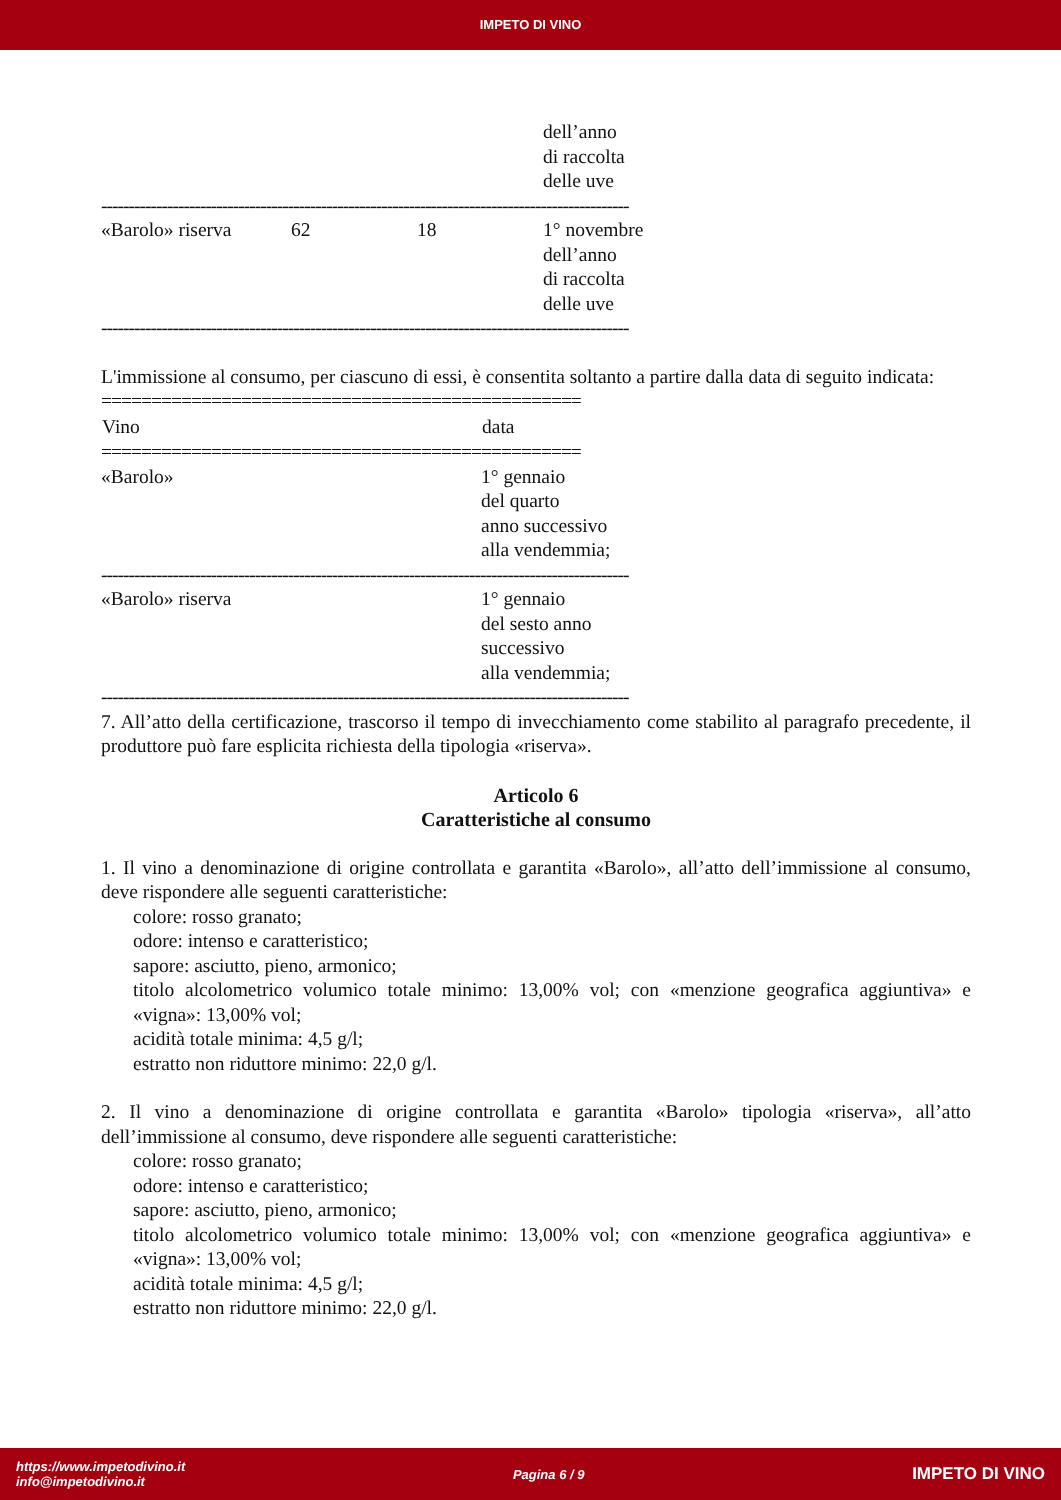IMPETO DI VINO
| | | | dell’anno di raccolta delle uve |
| ------------------------------------------------------------------------------------------------ | | | |
| «Barolo» riserva | 62 | 18 | 1° novembre dell’anno di raccolta delle uve |
| ------------------------------------------------------------------------------------------------ | | | |
L'immissione al consumo, per ciascuno di essi, è consentita soltanto a partire dalla data di seguito indicata:
| ================================================ | |
| Vino | data |
| ================================================ | |
| «Barolo» | 1° gennaio del quarto anno successivo alla vendemmia; |
| ------------------------------------------------------------------------------------------------ | |
| «Barolo» riserva | 1° gennaio del sesto anno successivo alla vendemmia; |
| ------------------------------------------------------------------------------------------------ | |
7. All’atto della certificazione, trascorso il tempo di invecchiamento come stabilito al paragrafo precedente, il produttore può fare esplicita richiesta della tipologia «riserva».
Articolo 6
Caratteristiche al consumo
1. Il vino a denominazione di origine controllata e garantita «Barolo», all’atto dell’immissione al consumo, deve rispondere alle seguenti caratteristiche:
colore: rosso granato;
odore: intenso e caratteristico;
sapore: asciutto, pieno, armonico;
titolo alcolometrico volumico totale minimo: 13,00% vol; con «menzione geografica aggiuntiva» e «vigna»: 13,00% vol;
acidità totale minima: 4,5 g/l;
estratto non riduttore minimo: 22,0 g/l.
2. Il vino a denominazione di origine controllata e garantita «Barolo» tipologia «riserva», all’atto dell’immissione al consumo, deve rispondere alle seguenti caratteristiche:
colore: rosso granato;
odore: intenso e caratteristico;
sapore: asciutto, pieno, armonico;
titolo alcolometrico volumico totale minimo: 13,00% vol; con «menzione geografica aggiuntiva» e «vigna»: 13,00% vol;
acidità totale minima: 4,5 g/l;
estratto non riduttore minimo: 22,0 g/l.
https://www.impetodivino.it
info@impetodivino.it
Pagina 6 / 9
IMPETO DI VINO